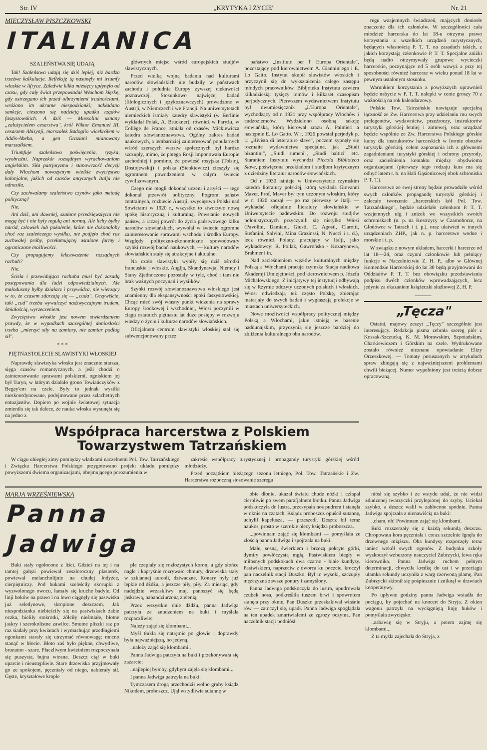Str. IV „KRYTYKA I ŻYCIE" Nr. 21
MIECZYSŁAW PISZCZKOWSKI
ITALIANICA
SZALEŃSTWA SIĘ UDAJĄ
Tak! Szaleństwa udają się dziś lepiej, niż bardzo trzeźwe kalkulacje. Refleksję tą nasunęły mi triumfy włoskie w Afryce. Zaledwie kilka miesięcy upłynęło od czasu, gdy cały świat przepowiadał Włochom klęskę, gdy ostrzegano ich przed olbrzymiemi trudnościami, wróżono im okrutne niespodzianki; nakładano sankcje, cieszono się nadzieją upadku rządów faszystowskich. A dziś — Mussolini uznany „założycielem cesarstwa", król Wiktor Emanuel III. cesarzem Abisynji, marszałek Badoglio wicekrólem w Addis-Abeba, a gen Graziani mianowany marszałkiem.
Triumfuje szaleństwo poświęcenia, ryzyka, wyobraźni. Naprzekór rozsądnym wyrachowaniom angielskim. Siła patrjotyzmu i stanowczość decyzji dały Włochom nowożytnym wielkie zwycięstwo kolonjalne, jakich od czasów antycznych Italja nie odnosiła.
Czy zachwalamy szaleństwo czynów jako metodę polityczną?
Nie.
Ani dziś, ani dawniej, szalone przedsięwzięcia nie mogą być i nie były regułą ani normą. Ale lichy byłby naród, człowiek lub pokolenie, które nie dokonałoby choć raz szaleńczego wysiłku, nie podjęło choć raz zuchwałej próby, przełamującej ustalone formy i ograniczone możliwości.
Czy propagujemy lekceważenie rozsądnych rachub?
Nie.
Ścisła i przewidująca rachuba musi być zasadą postępowania dla ludzi odpowiedzialnych. Ale małoduszny byłby działacz i przywódca, nie wierzący w to, że czasem zdarzają się — „cuda". Oczywiście, taki „cud" trzeba wywalczyć nadzwyczajnym trudem, śmiałością, wyrzeczeniem.
Zwycięstwo włoskie jest nowem stwierdzeniem prawdy, że w wypadkach szczególnej doniosłości trzeba „mierzyć siły na zamiary, nie zamiar podług sił".
* * *
PIĘTNASTOLECIE SLAWISTYKI WŁOSKIEJ
Naprawdę slawistyka włoska jest znacznie starsza, sięga czasów romantycznych, a jeśli chodzi o zainteresowanie sprawami polskiemi, ogniskiem jej był Turyn, w którym działało grono Towiańczyków z Begey'em na czele. Były to jednak wysiłki nieskoordynowane, podejmowane przez szlachetnych entuzjastów. Dopiero po wojnie światowej sytuacja zmieniła się tak dalece, że nauka włoska wysunęła się na jedno z
głównych miejsc wśród europejskich studjów slawistycznych.
Przed wielką wojną badania nad kulturami narodów słowiańskich nie budziły w państwach zachodu i południa Europy żywszej ciekawości poznawczej. Stosunkowo najwięcej badań (filologicznych i językoznawczych) prowadzono w Austrji, w Niemczech i we Francji. Na uniwersytetach niemieckich istniały katedry slawistyki (w Berlinie wykładał Polak, A. Brückner); również w Paryżu, w Collège de France istniała od czasów Mickiewicza katedra słowianoznawstwa. Ogólny zakres badań naukowych, a tembardziej zainteresowań popularnych wśród szerszych warstw społecznych był bardzo szczupły, mimo, że potęga Rosji imponowała Europie zachodniej i pomimo, że powieść rosyjska (Tolstoj, Dostojewskij) i polska (Sienkiewicz) cieszyły się ogromnem powodzeniem w całym świecie cywilizowanym.
Czego nie mogli dokonać uczeni i artyści — tego dokonał przewrót polityczny. Pogrom państw centralnych, rozbiecie Austrji, zwycięstwo Polski nad Sowietami w 1920 r., wszystko to stworzyło nową epokę historyczną i kulturalną. Powstanie nowych państw, a raczej powrót do życia państwowego kilku narodów słowiańskich, wywołał w świecie ogromne zainteresowanie sprawami wschodu i środka Europy. Względy polityczno-ekonomiczne spowodowały szybki rozwój badań naukowych, — kultury narodów słowiańskich stały się atrakcyjne i aktualne.
Na czoło slawistyki wybiły się dziś ośrodki francuskie i włoskie. Anglja, Skandynawja, Niemcy i Stany Zjednoczone pozostały w tyle, choć i tam nie brak ważnych poczynań i wysiłków.
Szybki rozwój słowianoznawstwa włoskiego jest znamienny dla ekspansywności epoki faszystowskiej. Chcąc mieć swój własny punkt widzenia na sprawy Europy środkowej i wschodniej, Włosi poczynili w ciągu ostatnich piętnastu lat duże postępy w rozwoju wiedzy o życiu i kulturze narodów słowiańskich.
Oficjalnem centrum slawistyki włoskiej stał się subwencjonowany przez
państwo „Instituto per l' Europa Orientale", pozostający pod kierownictwem A. Giannini'ego i E. Lo Gatto. Instytut skupił slawistów włoskich i przyczynił się do wykształcenia całego zastępu młodych pracowników. Bibljoteka Instytutu zawiera kilkadziesiąt tysięcy tomów i kilkaset czasopism perjodycznych. Pierwszem wydawnictwem Instytutu był dwumiesięcznik „L'Europa Orientale", wychodzący od r. 1921 przy współpracy Włochów i cudzoziemców. Wydzielono osobną sekcję słowiańską, którą kierował zrazu A. Palmieri a następnie E. Lo Gatto. W r. 1926 powstał perjodyk p. t.: „Rivista di letterature slave", poczem sypnęły się rozmaite wydawnictwa specjalne, jak „Studi bizantini", „Studi rumeni", „Studi baltici" etc. Staraniem Instytutu wychodzi Piccola Biblioteca Slave, poświęcona przekładom i studjom krytycznym z dziedziny literatur narodów słowiańskich.
Od r. 1930 istnieje w Uniwersytecie rzymskim katedra literatury polskiej, którą wykłada Giovanni Maver. Prof. Maver był tym uczonym włoskim, który w r. 1920 zaczął — po raz pierwszy w Italji — wykładać oficjalnie literatury słowiańskie w Uniwersytecie padewskim. Do rozwoju studjów polonistycznych przyczynili się nietylko Włosi (Pavolini, Damiani, Giusti, C. Agosti, Clarotti, Stefanini, Salvini, Mina Grazinssi, N. Nucci i t. d.), lecz również Polacy, pracujący w Italji, jako wykładowcy: R. Pollak, Gawrońska - Kozarynowa, Brahmer i in.
Nad zacieśnieniem węzłów kulturalnych między Polską a Włochami pracuje rzymska Stacja naukowa Akademji Umiejętności, pod kierownictwem p. Józefa Michałowskiego. Z inicjatywy tej instytucji odbywają się w Rzymie odczyty uczonych polskich i włoskich. Włosi odwiedzają też często Polskę, zbierając materjały do swych badań i wygłaszają prelekcje w miastach uniwersyteckich.
Nowe możliwości współpracy politycznej między Polską a Włochami, jakie istnieją w basenie naddunajskim, przyczynią się jeszcze bardziej do zbliżenia kulturalnego obu narodów.
Współpraca harcerstwa z Polskiem Towarzystwem Tatrzańskiem
W ciągu ubiegłej zimy pomiędzy władzami naczelnemi Pol. Tow. Tatrzańskiego i Związku Harcerstwa Polskiego przygotowano projekt układu pomiędzy powyższemi dwiema organizacjami, obejmującego porozumienia w
zakresie współpracy turystycznej i propagandy turystyki górskiej wśród młodzieży.
Przed początkiem bieżącego sezonu letniego, Pol. Tow. Tatrzańskie i Zw. Harcerstwa rozpoczną stosowanie szeregu
regu wzajemnych świadczeń, mających doniosłe znaczenie dla ich członków. W szczególności cała młodzież harcerska do lat 18-u otrzyma prawo korzystania z wszelkich urządzeń turystycznych, będących własnością P. T. T. na zasadach takich, z jakich korzystają członkowie P. T. T. Specjalne zniżki będą nadto otrzymywały grupowe wycieczki harcerskie, poczynające od 5 osób wzwyż a przy tej sposobności również harcerze w wieku ponad 18 lat w pewnym ustalonym stosunku.
Warunkiem korzystania z powyższych uprawnień będzie nabycie w P. T. T. nalepki w cenie groszy 70 z ważnością na rok kalendarzowy.
Polskie Tow. Tatrzańskie nawiązuje specjalną łączność ze Zw. Harcerstwa przy udzielaniu mu swych prelegentów, wydawnictw, przeźroczy, instruktorów turystyki górskiej letniej i zimowej, oraz urządzać będzie wspólnie ze Zw. Harcerstwa Polskiego górskie kursy dla instruktorów harcerskich w formie obozów turystyki górskiej, celem zapoznania ich z głównemi zagadnieniami turystyki górskiej i ochrony przyrody, oraz zacieśnienia kontaktu między obydwiema organizacjami (pierwszy tego rodzaju kurs ma się odbyć latem r. b. na Hali Gąsienicowej obok schroniska P. T. T.).
Harcerstwo ze swej strony będzie prowadziło wśród swych członków propagandę turystyki górskiej i zalecało tworzenie „harcerskich kół Pol. Tow. Tatrzańskiego", będzie udzielało członkom P. T. T. wzajemnych ulg i zniżek we wszystkich swoich schroniskach (n. p. na Kostrzycy w Czarnohorze, na Głodówce w Tatrach i t. p.), oraz ułatwień w innych urządzeniach ZHP., jak n. p. harcerstwo wodne i morskie i t. p.
W związku z nowym układem, harcerki i harcerze od lat 18—24, oraz czynni członkowie lub pełniący funkcje w Naczelnictwie Z. H. P., albo w Głównej Komendzie Harcerskiej do lat 30 będą przyjmowani do Oddziałów P. T. T. bez obowiązku przedstawiania podpisu dwóch członków wprowadzających, lecz jedynie za okazaniem książeczki służbowej Z. H. P.
———
„Tęcza"
Ostatni, majowy zeszyt „Tęczy" szczególnie jest interesujący. Redakcja pisma zebrała szereg piór z Kossak-Szczucką, K. M. Morawskim, Szpotańskim, Charkiewiczem i Górskim na czele. Wydrukowane zostało również nieznane opowiadanie Elizy Orzeszkowej. — Tematy poruszanych w artykułach spraw zbiegają się z najważniejszemi problemami chwili bieżącej. Numer wypełniony jest treścią dobrze opracowaną.
MARJA WRZEŚNIEWSKA
Panna Jadwiga
Buki stały ogołocone z liści. Gdzieś na tej i na tamtej gałęzi powiewał zeszłoroczny plasterek, powiewał melancholijnie na chudej łodyżce, cierpiętniczy. Pod bukami szeleściły skorupki z wyzwolonego owocu, łamały się kruche badyle. Od linji boków na prawo i na lewo ciągnęły się pastwiska już seledynowe, skropione deszczem. Jak niespodzianka niebieściły się na pastwiskach żabie oczka, bieliły stokrotki, żółciły nieśmiałe, błotne jaskry i szerokolistne zawilce. Smutne pliszki raz po raz siadały przy kwiatach i wymachując przedługiemi ogonkami starały się utrzymać równowagę: mocno stanąć w błocie. Błoto zaś było piękne, chwytliwe, brunatno - szare. Płaczliwym kwietniem rozpoczynała się puszysta, bujna wiosna. Deszcz ciął w buki uparcie i nieustępliwie. Stare drzewiska przyjmowały go ze spokojem, pęczniały od niego, nabierały sił. Gęste, kryształowe krople
ple czepiały się rozłożystych koron, a gdy słońce nagle i kapryśnie rozrywało chmury, drzewiska stały w szklannej aureoli, dziwaczne. Konary były już lepkie od dżdżu, a jeszcze piły, piły. Za miesiąc, gdy nadejdzie wrzaskliwy maj, panoszyć się będą jaskrawą, nabandziurzoną zielenią.
Przez wszystkie dnie dżdżu, panna Jadwiga patrzyła ze znudzeniem na buki i myślała rozpaczliwie:
Należy zająć się klombami...
Myśl tłukła się natrętnie po głowie i doprawdy była najważniejszą, bo jedyną.
..należy zająć się klombami..
Panna Jadwiga patrzyła na buki i przekonywała się zażarcie:
..najlepiej byłoby, gdybym zajęła się klombami...
I panna Jadwiga patrzyła na buki.
Tymczasem drogą przechodził wolno gruby ksiądz Nikodem, proboszcz. Ujął wstydliwie sutannę w
obie dłonie, ukazał światu chude nóżki i człapał cierpliwie po swem parafjalnem błotku. Panna Jadwiga podskoczyła do lustra, przesypała nos pudrem i stanęła w oknie na czatach. Ksiądz proboszcz opuścił sutannę, uchylił kapelusza, — przeszedł. Deszcz bił teraz naukos, prosto w szerokie plecy księdza proboszcza.
...powinnam zająć się klombami — pomyślała ze złością panna Jadwiga i spojrzała na buki.
Małe, sosną, świerkiem i brzozą pokryte górki, dymiły powłóczystą mgłą. Pastwiskiem biegły w miłosnych podskokach dwa czarno - białe kundysy. Pastwiskiem, naprzeciw z dworca ku poczcie, kroczył pan naczelnik stacji Duszko. Był to wysoki, szczupły mężczyzna zawsze ponury i zamyślony.
Panna Jadwiga podskoczyła do lustra, upudrowała czubek nosa, podkreśliła tuszem brwi i spowrotem stanęła przy oknie. Pan Duszko przeskakiwał właśnie rów — zatoczył się, upadł. Panna Jadwiga spoglądała na ten upadek zmartwiałemi ze zgrozy oczyma. Pan naczelnik stacji podniósł
niósł się szybko i ze wstydu udał, że nie widzi zdudzonej twarzyczki przylepionej do szyby. Uciekał szybko, a deszcz walił w zabłocone spodnie. Panna Jadwiga spojrzała z nienawiścią na buki:
..cham, oh! Powinnam zająć się klombami.
Buki rozszerzały się z każdą sekundą deszczu. Chropowata kora pęczniała i coraz szczelnie łgnęła do drzewnego miąższu. Oba kundysy rozpoczęły teraz taniec wokół swych ogonów. Z budynku szkoły wyskoczył wzburzony nauczyciel Zubrzycki, lewa ręka kierownika. Panna Jadwiga ruchem pełnym determinacji, chwyciła kredkę do ust i w przeciągu ułamka sekundy uczyniła z warg czerwoną plamę. Pan Zubrzycki skłonił się pośpiesznie i zniknął w drzwiach kooperatywy.
Po upływie godziny panna Jadwiga wsiadła do pociągu, by pojechać na koncert do Stryja. Z okien wagonu patrzyła na wyciągniętą linję buków i pomyślała zwycięsko:
..zabawię się w Stryju, a potem zajmę się klombami...
Z ta myśla zajechała do Stryja, z